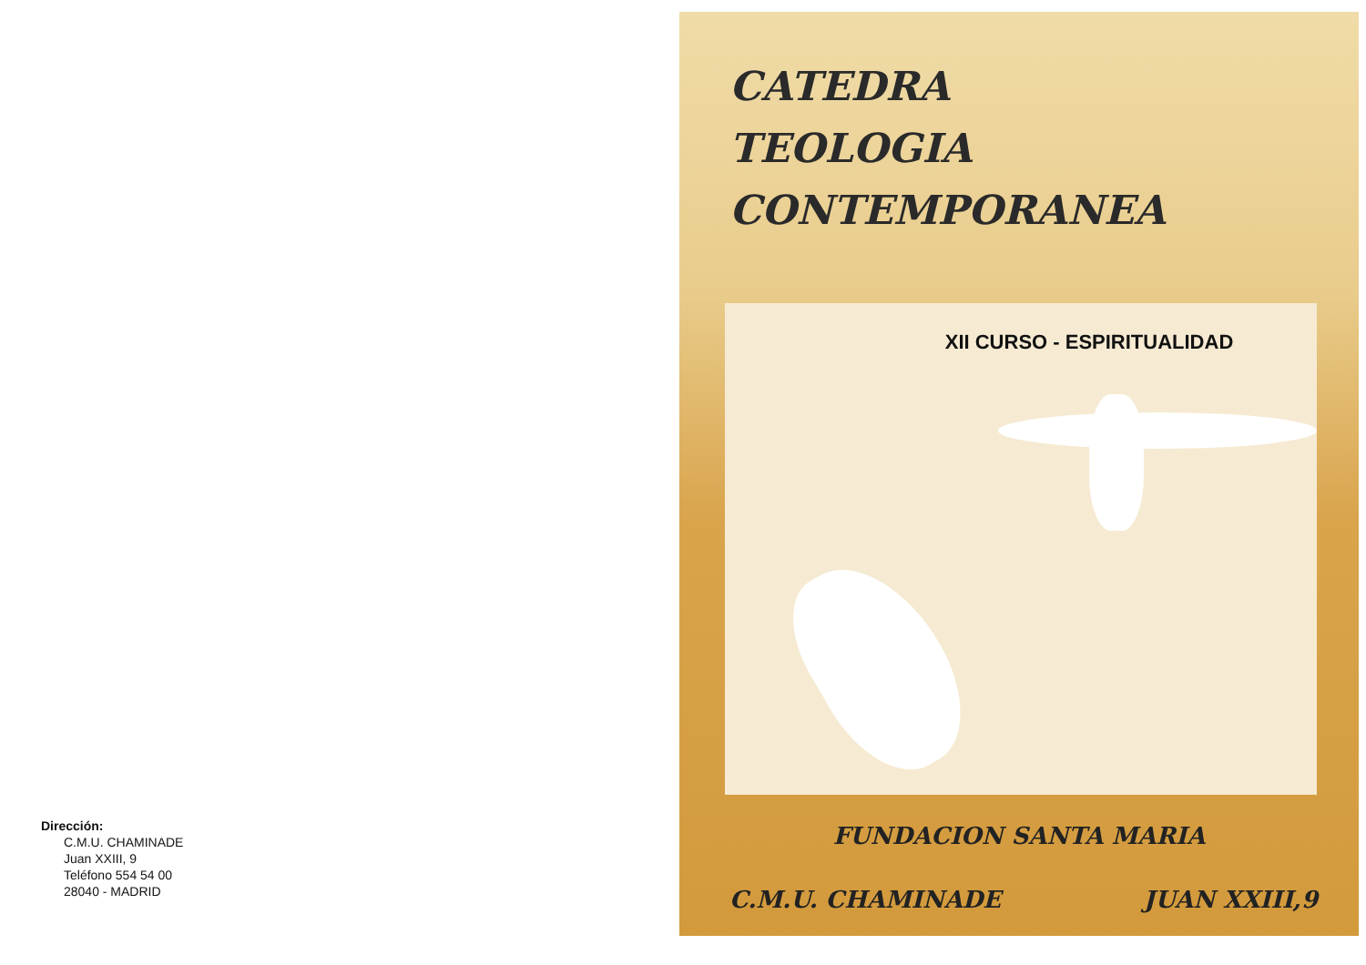Dirección:
C.M.U. CHAMINADE
Juan XXIII, 9
Teléfono 554 54 00
28040 - MADRID
CATEDRA
TEOLOGIA
CONTEMPORANEA
XII CURSO - ESPIRITUALIDAD
FUNDACION SANTA MARIA
C.M.U. CHAMINADE JUAN XXIII,9